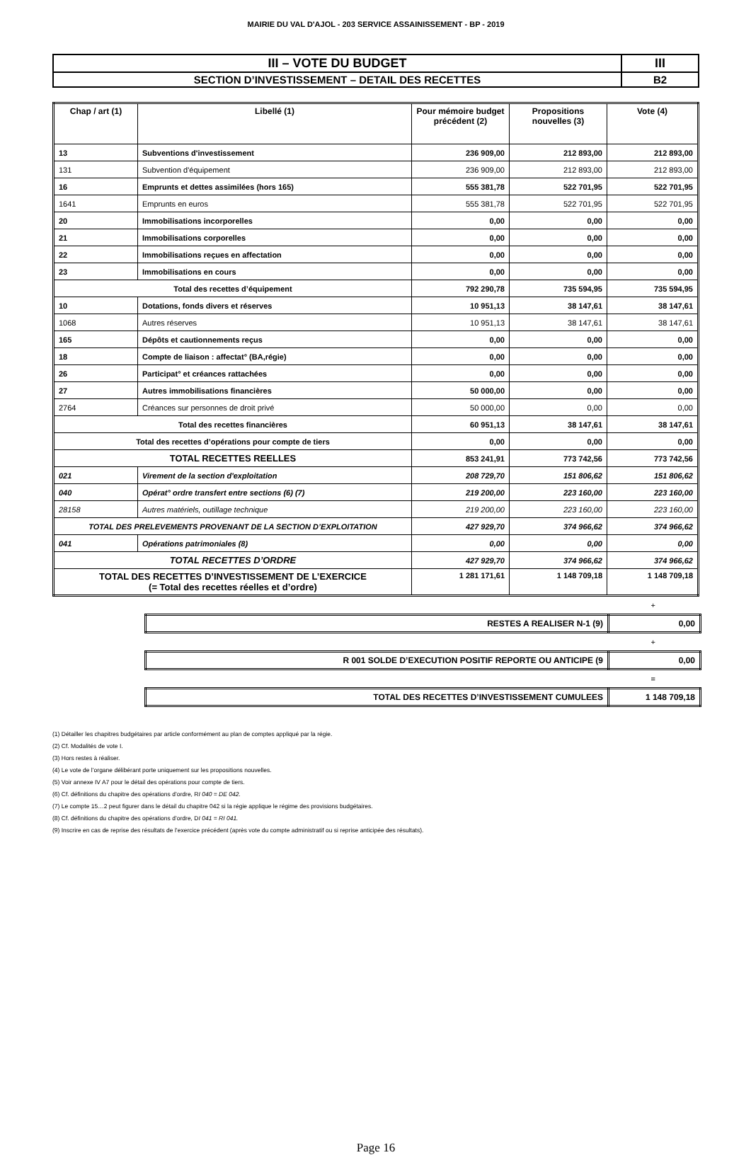MAIRIE DU VAL D'AJOL - 203 SERVICE ASSAINISSEMENT - BP - 2019
| III – VOTE DU BUDGET | III |
| SECTION D’INVESTISSEMENT – DETAIL DES RECETTES | B2 |
| Chap / art (1) | Libellé (1) | Pour mémoire budget précédent (2) | Propositions nouvelles (3) | Vote (4) |
| --- | --- | --- | --- | --- |
| 13 | Subventions d'investissement | 236 909,00 | 212 893,00 | 212 893,00 |
| 131 | Subvention d'équipement | 236 909,00 | 212 893,00 | 212 893,00 |
| 16 | Emprunts et dettes assimilées (hors 165) | 555 381,78 | 522 701,95 | 522 701,95 |
| 1641 | Emprunts en euros | 555 381,78 | 522 701,95 | 522 701,95 |
| 20 | Immobilisations incorporelles | 0,00 | 0,00 | 0,00 |
| 21 | Immobilisations corporelles | 0,00 | 0,00 | 0,00 |
| 22 | Immobilisations reçues en affectation | 0,00 | 0,00 | 0,00 |
| 23 | Immobilisations en cours | 0,00 | 0,00 | 0,00 |
| Total des recettes d’équipement | | 792 290,78 | 735 594,95 | 735 594,95 |
| 10 | Dotations, fonds divers et réserves | 10 951,13 | 38 147,61 | 38 147,61 |
| 1068 | Autres réserves | 10 951,13 | 38 147,61 | 38 147,61 |
| 165 | Dépôts et cautionnements reçus | 0,00 | 0,00 | 0,00 |
| 18 | Compte de liaison : affectat° (BA,régie) | 0,00 | 0,00 | 0,00 |
| 26 | Participat° et créances rattachées | 0,00 | 0,00 | 0,00 |
| 27 | Autres immobilisations financières | 50 000,00 | 0,00 | 0,00 |
| 2764 | Créances sur personnes de droit privé | 50 000,00 | 0,00 | 0,00 |
| Total des recettes financières | | 60 951,13 | 38 147,61 | 38 147,61 |
| Total des recettes d’opérations pour compte de tiers | | 0,00 | 0,00 | 0,00 |
| TOTAL RECETTES REELLES | | 853 241,91 | 773 742,56 | 773 742,56 |
| 021 | Virement de la section d'exploitation | 208 729,70 | 151 806,62 | 151 806,62 |
| 040 | Opérat° ordre transfert entre sections (6) (7) | 219 200,00 | 223 160,00 | 223 160,00 |
| 28158 | Autres matériels, outillage technique | 219 200,00 | 223 160,00 | 223 160,00 |
| TOTAL DES PRELEVEMENTS PROVENANT DE LA SECTION D’EXPLOITATION | | 427 929,70 | 374 966,62 | 374 966,62 |
| 041 | Opérations patrimoniales (8) | 0,00 | 0,00 | 0,00 |
| TOTAL RECETTES D’ORDRE | | 427 929,70 | 374 966,62 | 374 966,62 |
| TOTAL DES RECETTES D’INVESTISSEMENT DE L’EXERCICE (= Total des recettes réelles et d’ordre) | | 1 281 171,61 | 1 148 709,18 | 1 148 709,18 |
+
| RESTES A REALISER N-1 (9) | 0,00 |
+
| R 001 SOLDE D’EXECUTION POSITIF REPORTE OU ANTICIPE (9 | 0,00 |
=
| TOTAL DES RECETTES D’INVESTISSEMENT CUMULEES | 1 148 709,18 |
(1) Détailler les chapitres budgétaires par article conformément au plan de comptes appliqué par la régie.
(2) Cf. Modalités de vote I.
(3) Hors restes à réaliser.
(4) Le vote de l’organe délibérant porte uniquement sur les propositions nouvelles.
(5) Voir annexe IV A7 pour le détail des opérations pour compte de tiers.
(6) Cf. définitions du chapitre des opérations d’ordre, RI 040 = DE 042.
(7) Le compte 15…2 peut figurer dans le détail du chapitre 042 si la régie applique le régime des provisions budgétaires.
(8) Cf. définitions du chapitre des opérations d’ordre, DI 041 = RI 041.
(9) Inscrire en cas de reprise des résultats de l’exercice précédent (après vote du compte administratif ou si reprise anticipée des résultats).
Page 16